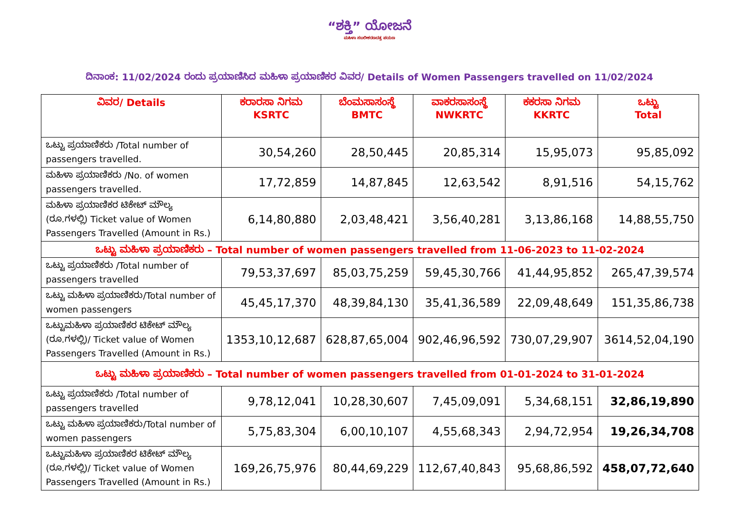“ಶಕ್ತಿ” ಯೋಜನೆ
ಮಹಿಳಾ ಸಬಲೀಕರಣದತ್ತ ಪಯಣ
ದಿನಾಂಕ: 11/02/2024 ರಂದು ಪ್ರಯಾಣಿಸಿದ ಮಹಿಳಾ ಪ್ರಯಾಣಿಕರ ವಿವರ/ Details of Women Passengers travelled on 11/02/2024
| ವಿವರ/ Details | ಕರಾರಸಾ ನಿಗಮ KSRTC | ಬೆಂಮಸಾಸಂಸ್ಥೆ BMTC | ವಾಕರಸಾಸಂಸ್ಥೆ NWKRTC | ಕಕರಸಾ ನಿಗಮ KKRTC | ಒಟ್ಟು Total |
| --- | --- | --- | --- | --- | --- |
| ಒಟ್ಟು ಪ್ರಯಾಣಿಕರು /Total number of passengers travelled. | 30,54,260 | 28,50,445 | 20,85,314 | 15,95,073 | 95,85,092 |
| ಮಹಿಳಾ ಪ್ರಯಾಣಿಕರು /No. of women passengers travelled. | 17,72,859 | 14,87,845 | 12,63,542 | 8,91,516 | 54,15,762 |
| ಮಹಿಳಾ ಪ್ರಯಾಣಿಕರ ಟಿಕೇಟ್ ಮೌಲ್ಯ (ರೂ.ಗಳಲ್ಲಿ) Ticket value of Women Passengers Travelled (Amount in Rs.) | 6,14,80,880 | 2,03,48,421 | 3,56,40,281 | 3,13,86,168 | 14,88,55,750 |
| ಒಟ್ಟು ಮಹಿಳಾ ಪ್ರಯಾಣಿಕರು – Total number of women passengers travelled from 11-06-2023 to 11-02-2024 | | | | | |
| ಒಟ್ಟು ಪ್ರಯಾಣಿಕರು /Total number of passengers travelled | 79,53,37,697 | 85,03,75,259 | 59,45,30,766 | 41,44,95,852 | 265,47,39,574 |
| ಒಟ್ಟು ಮಹಿಳಾ ಪ್ರಯಾಣಿಕರು/Total number of women passengers | 45,45,17,370 | 48,39,84,130 | 35,41,36,589 | 22,09,48,649 | 151,35,86,738 |
| ಒಟ್ಟುಮಹಿಳಾ ಪ್ರಯಾಣಿಕರ ಟಿಕೇಟ್ ಮೌಲ್ಯ (ರೂ.ಗಳಲ್ಲಿ)/ Ticket value of Women Passengers Travelled (Amount in Rs.) | 1353,10,12,687 | 628,87,65,004 | 902,46,96,592 | 730,07,29,907 | 3614,52,04,190 |
| ಒಟ್ಟು ಮಹಿಳಾ ಪ್ರಯಾಣಿಕರು – Total number of women passengers travelled from 01-01-2024 to 31-01-2024 | | | | | |
| ಒಟ್ಟು ಪ್ರಯಾಣಿಕರು /Total number of passengers travelled | 9,78,12,041 | 10,28,30,607 | 7,45,09,091 | 5,34,68,151 | 32,86,19,890 |
| ಒಟ್ಟು ಮಹಿಳಾ ಪ್ರಯಾಣಿಕರು/Total number of women passengers | 5,75,83,304 | 6,00,10,107 | 4,55,68,343 | 2,94,72,954 | 19,26,34,708 |
| ಒಟ್ಟುಮಹಿಳಾ ಪ್ರಯಾಣಿಕರ ಟಿಕೇಟ್ ಮೌಲ್ಯ (ರೂ.ಗಳಲ್ಲಿ)/ Ticket value of Women Passengers Travelled (Amount in Rs.) | 169,26,75,976 | 80,44,69,229 | 112,67,40,843 | 95,68,86,592 | 458,07,72,640 |